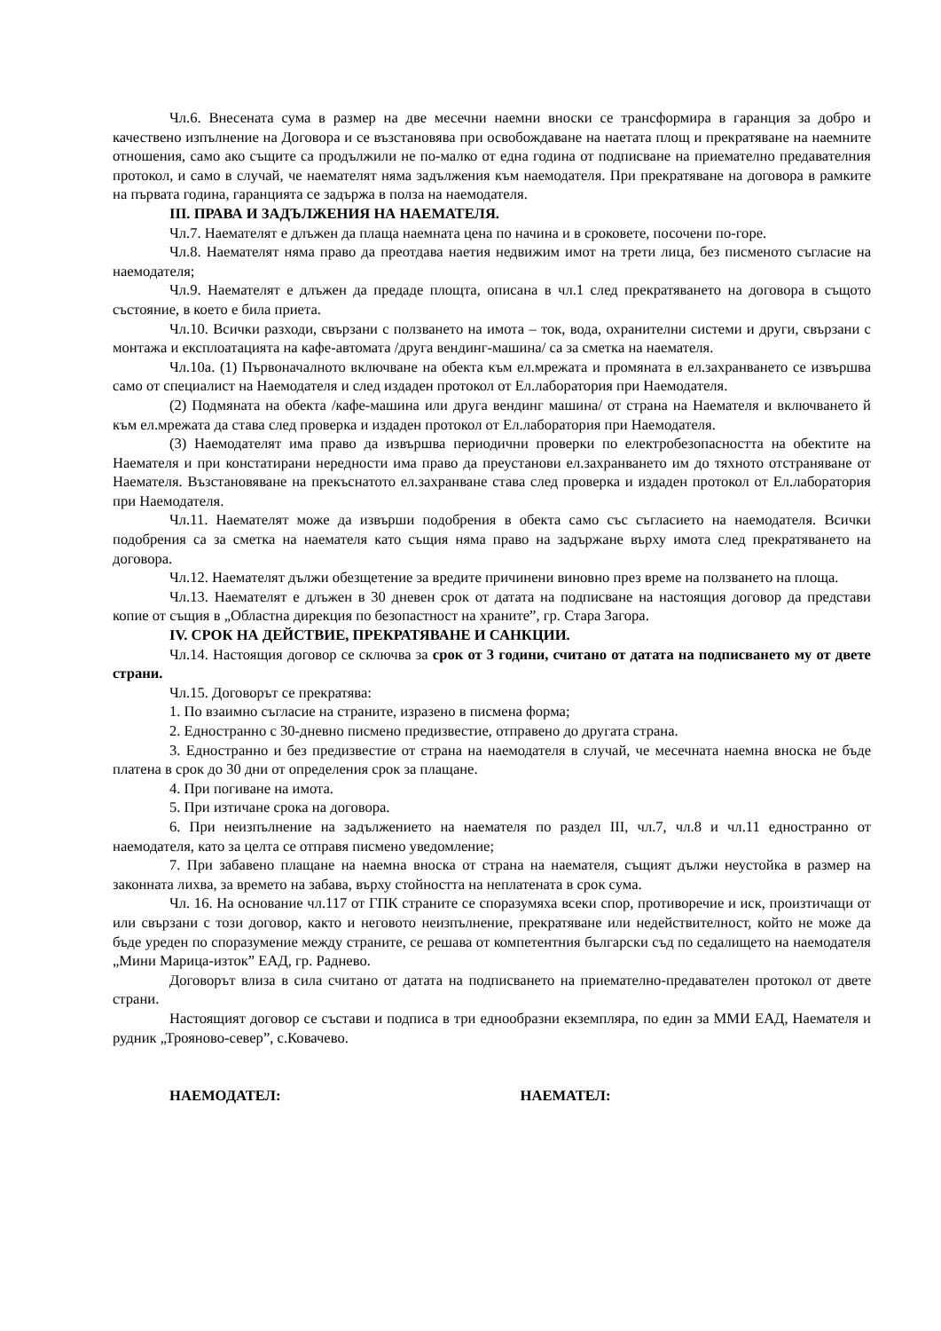Чл.6. Внесената сума в размер на две месечни наемни вноски се трансформира в гаранция за добро и качествено изпълнение на Договора и се възстановява при освобождаване на наетата площ и прекратяване на наемните отношения, само ако същите са продължили не по-малко от една година от подписване на приемателно предавателния протокол, и само в случай, че наемателят няма задължения към наемодателя. При прекратяване на договора в рамките на първата година, гаранцията се задържа в полза на наемодателя.
III. ПРАВА И ЗАДЪЛЖЕНИЯ НА НАЕМАТЕЛЯ.
Чл.7. Наемателят е длъжен да плаща наемната цена по начина и в сроковете, посочени по-горе.
Чл.8. Наемателят няма право да преотдава наетия недвижим имот на трети лица, без писменото съгласие на наемодателя;
Чл.9. Наемателят е длъжен да предаде площта, описана в чл.1 след прекратяването на договора в същото състояние, в което е била приета.
Чл.10. Всички разходи, свързани с ползването на имота – ток, вода, охранителни системи и други, свързани с монтажа и експлоатацията на кафе-автомата /друга вендинг-машина/ са за сметка на наемателя.
Чл.10а. (1) Първоначалното включване на обекта към ел.мрежата и промяната в ел.захранването се извършва само от специалист на Наемодателя и след издаден протокол от Ел.лаборатория при Наемодателя.
(2) Подмяната на обекта /кафе-машина или друга вендинг машина/ от страна на Наемателя и включването й към ел.мрежата да става след проверка и издаден протокол от Ел.лаборатория при Наемодателя.
(3) Наемодателят има право да извършва периодични проверки по електробезопасността на обектите на Наемателя и при констатирани нередности има право да преустанови ел.захранването им до тяхното отстраняване от Наемателя. Възстановяване на прекъснатото ел.захранване става след проверка и издаден протокол от Ел.лаборатория при Наемодателя.
Чл.11. Наемателят може да извърши подобрения в обекта само със съгласието на наемодателя. Всички подобрения са за сметка на наемателя като същия няма право на задържане върху имота след прекратяването на договора.
Чл.12. Наемателят дължи обезщетение за вредите причинени виновно през време на ползването на площа.
Чл.13. Наемателят е длъжен в 30 дневен срок от датата на подписване на настоящия договор да представи копие от същия в „Областна дирекция по безопастност на храните”, гр. Стара Загора.
IV. СРОК НА ДЕЙСТВИЕ, ПРЕКРАТЯВАНЕ И САНКЦИИ.
Чл.14. Настоящия договор се сключва за срок от 3 години, считано от датата на подписването му от двете страни.
Чл.15. Договорът се прекратява:
1. По взаимно съгласие на страните, изразено в писмена форма;
2. Едностранно с 30-дневно писмено предизвестие, отправено до другата страна.
3. Едностранно и без предизвестие от страна на наемодателя в случай, че месечната наемна вноска не бъде платена в срок до 30 дни от определения срок за плащане.
4. При погиване на имота.
5. При изтичане срока на договора.
6. При неизпълнение на задължението на наемателя по раздел III, чл.7, чл.8 и чл.11 едностранно от наемодателя, като за целта се отправя писмено уведомление;
7. При забавено плащане на наемна вноска от страна на наемателя, същият дължи неустойка в размер на законната лихва, за времето на забава, върху стойността на неплатената в срок сума.
Чл. 16. На основание чл.117 от ГПК страните се споразумяха всеки спор, противоречие и иск, произтичащи от или свързани с този договор, както и неговото неизпълнение, прекратяване или недействителност, който не може да бъде уреден по споразумение между страните, се решава от компетентния български съд по седалището на наемодателя „Мини Марица-изток” ЕАД, гр. Раднево.
Договорът влиза в сила считано от датата на подписването на приемателно-предавателен протокол от двете страни.
Настоящият договор се състави и подписа в три еднообразни екземпляра, по един за ММИ ЕАД, Наемателя и рудник „Трояново-север”, с.Ковачево.
НАЕМОДАТЕЛ: НАЕМАТЕЛ: